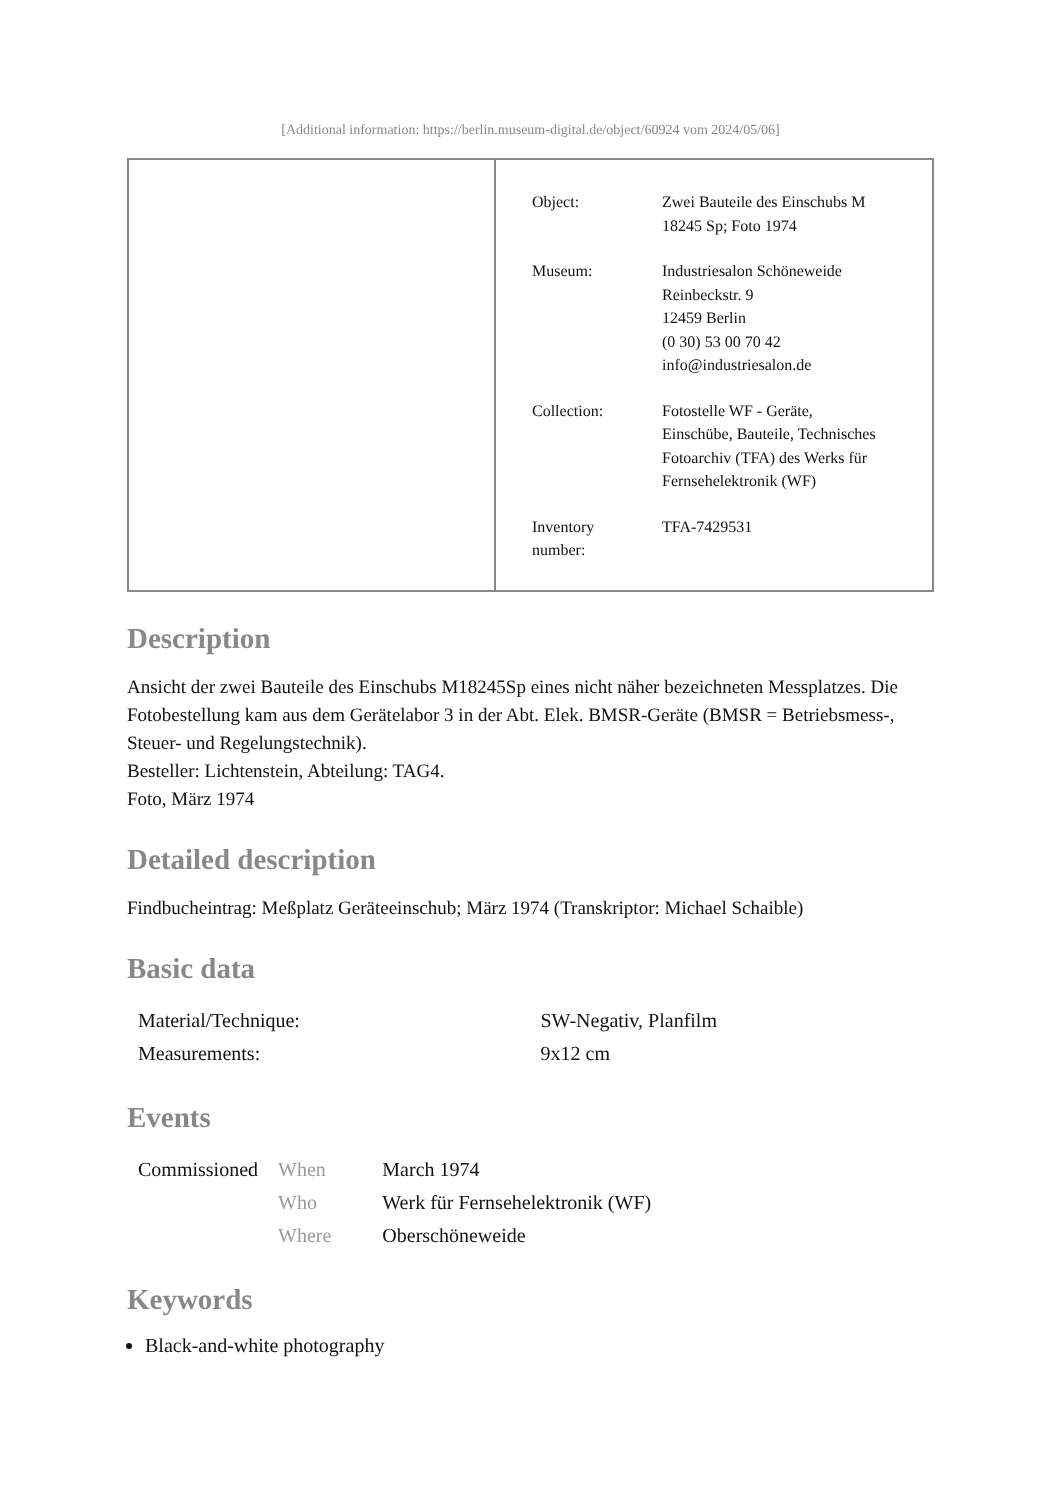[Additional information: https://berlin.museum-digital.de/object/60924 vom 2024/05/06]
| Object: | Zwei Bauteile des Einschubs M 18245 Sp; Foto 1974 |
| Museum: | Industriesalon Schöneweide Reinbeckstr. 9 12459 Berlin (0 30) 53 00 70 42 info@industriesalon.de |
| Collection: | Fotostelle WF - Geräte, Einschübe, Bauteile, Technisches Fotoarchiv (TFA) des Werks für Fernsehelektronik (WF) |
| Inventory number: | TFA-7429531 |
Description
Ansicht der zwei Bauteile des Einschubs M18245Sp eines nicht näher bezeichneten Messplatzes. Die Fotobestellung kam aus dem Gerätelabor 3 in der Abt. Elek. BMSR-Geräte (BMSR = Betriebsmess-, Steuer- und Regelungstechnik).
Besteller: Lichtenstein, Abteilung: TAG4.
Foto, März 1974
Detailed description
Findbucheintrag: Meßplatz Geräteeinschub; März 1974 (Transkriptor: Michael Schaible)
Basic data
| Material/Technique: | SW-Negativ, Planfilm |
| Measurements: | 9x12 cm |
Events
| Commissioned | When | March 1974 |
| | Who | Werk für Fernsehelektronik (WF) |
| | Where | Oberschöneweide |
Keywords
Black-and-white photography